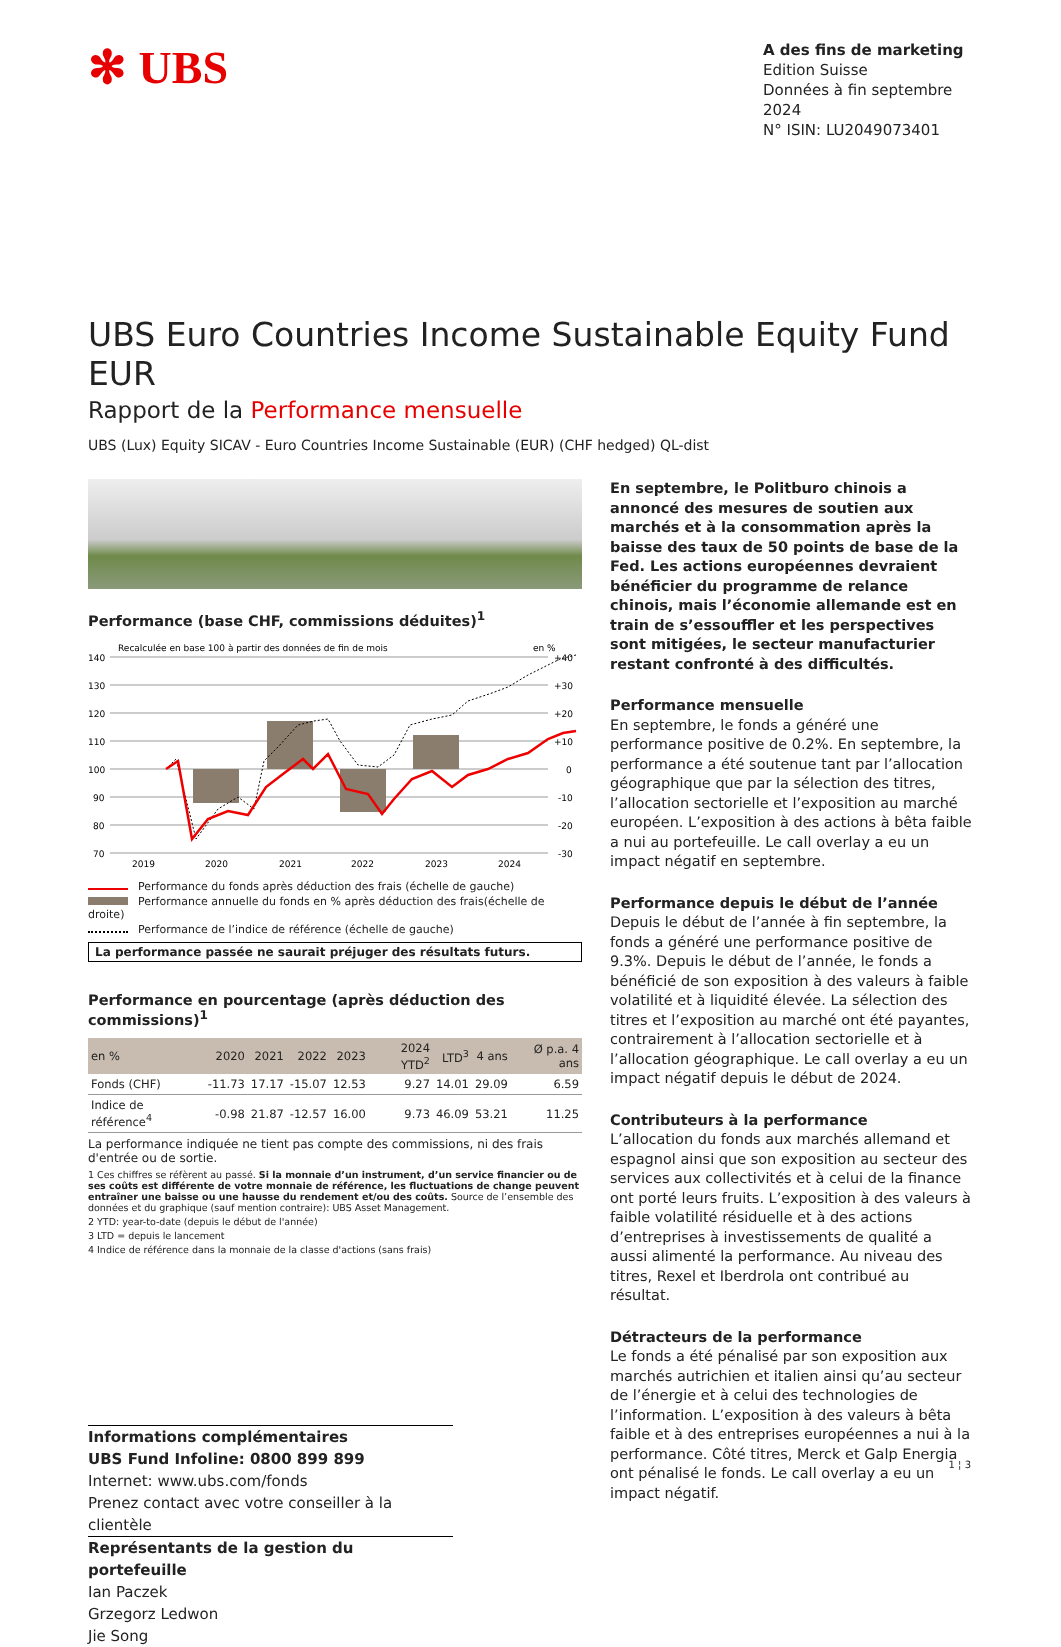✻ UBS
A des fins de marketing
Edition Suisse
Données à fin septembre 2024
N° ISIN: LU2049073401
UBS Euro Countries Income Sustainable Equity Fund EUR
Rapport de la Performance mensuelle
UBS (Lux) Equity SICAV - Euro Countries Income Sustainable (EUR) (CHF hedged) QL-dist
Performance (base CHF, commissions déduites)<sup>1</sup>
Recalculée en base 100 à partir des données de fin de mois
en %
140
130
120
110
100
90
80
70
+40
+30
+20
+10
0
-10
-20
-30
2019
2020
2021
2022
2023
2024
Performance du fonds après déduction des frais (échelle de gauche)
Performance annuelle du fonds en % après déduction des frais(échelle de droite)
Performance de l’indice de référence (échelle de gauche)
La performance passée ne saurait préjuger des résultats futurs.
Performance en pourcentage (après déduction des commissions)<sup>1</sup>
| en % | 2020 | 2021 | 2022 | 2023 | 2024 YTD<sup>2</sup> | LTD<sup>3</sup> | 4 ans | Ø p.a. 4 ans |
| --- | --- | --- | --- | --- | --- | --- | --- | --- |
| Fonds (CHF) | -11.73 | 17.17 | -15.07 | 12.53 | 9.27 | 14.01 | 29.09 | 6.59 |
| Indice de référence<sup>4</sup> | -0.98 | 21.87 | -12.57 | 16.00 | 9.73 | 46.09 | 53.21 | 11.25 |
La performance indiquée ne tient pas compte des commissions, ni des frais d'entrée ou de sortie.
1 Ces chiffres se réfèrent au passé. Si la monnaie d’un instrument, d’un service financier ou de ses coûts est différente de votre monnaie de référence, les fluctuations de change peuvent entraîner une baisse ou une hausse du rendement et/ou des coûts. Source de l’ensemble des données et du graphique (sauf mention contraire): UBS Asset Management.
2 YTD: year-to-date (depuis le début de l'année)
3 LTD = depuis le lancement
4 Indice de référence dans la monnaie de la classe d'actions (sans frais)
Informations complémentaires
UBS Fund Infoline: 0800 899 899
Internet: www.ubs.com/fonds
Prenez contact avec votre conseiller à la clientèle
Représentants de la gestion du portefeuille
Ian Paczek
Grzegorz Ledwon
Jie Song
En septembre, le Politburo chinois a annoncé des mesures de soutien aux marchés et à la consommation après la baisse des taux de 50 points de base de la Fed. Les actions européennes devraient bénéficier du programme de relance chinois, mais l’économie allemande est en train de s’essouffler et les perspectives sont mitigées, le secteur manufacturier restant confronté à des difficultés.
Performance mensuelle
En septembre, le fonds a généré une performance positive de 0.2%. En septembre, la performance a été soutenue tant par l’allocation géographique que par la sélection des titres, l’allocation sectorielle et l’exposition au marché européen. L’exposition à des actions à bêta faible a nui au portefeuille. Le call overlay a eu un impact négatif en septembre.
Performance depuis le début de l’année
Depuis le début de l’année à fin septembre, la fonds a généré une performance positive de 9.3%. Depuis le début de l’année, le fonds a bénéficié de son exposition à des valeurs à faible volatilité et à liquidité élevée. La sélection des titres et l’exposition au marché ont été payantes, contrairement à l’allocation sectorielle et à l’allocation géographique. Le call overlay a eu un impact négatif depuis le début de 2024.
Contributeurs à la performance
L’allocation du fonds aux marchés allemand et espagnol ainsi que son exposition au secteur des services aux collectivités et à celui de la finance ont porté leurs fruits. L’exposition à des valeurs à faible volatilité résiduelle et à des actions d’entreprises à investissements de qualité a aussi alimenté la performance. Au niveau des titres, Rexel et Iberdrola ont contribué au résultat.
Détracteurs de la performance
Le fonds a été pénalisé par son exposition aux marchés autrichien et italien ainsi qu’au secteur de l’énergie et à celui des technologies de l’information. L’exposition à des valeurs à bêta faible et à des entreprises européennes a nui à la performance. Côté titres, Merck et Galp Energia ont pénalisé le fonds. Le call overlay a eu un impact négatif.
1 ¦ 3